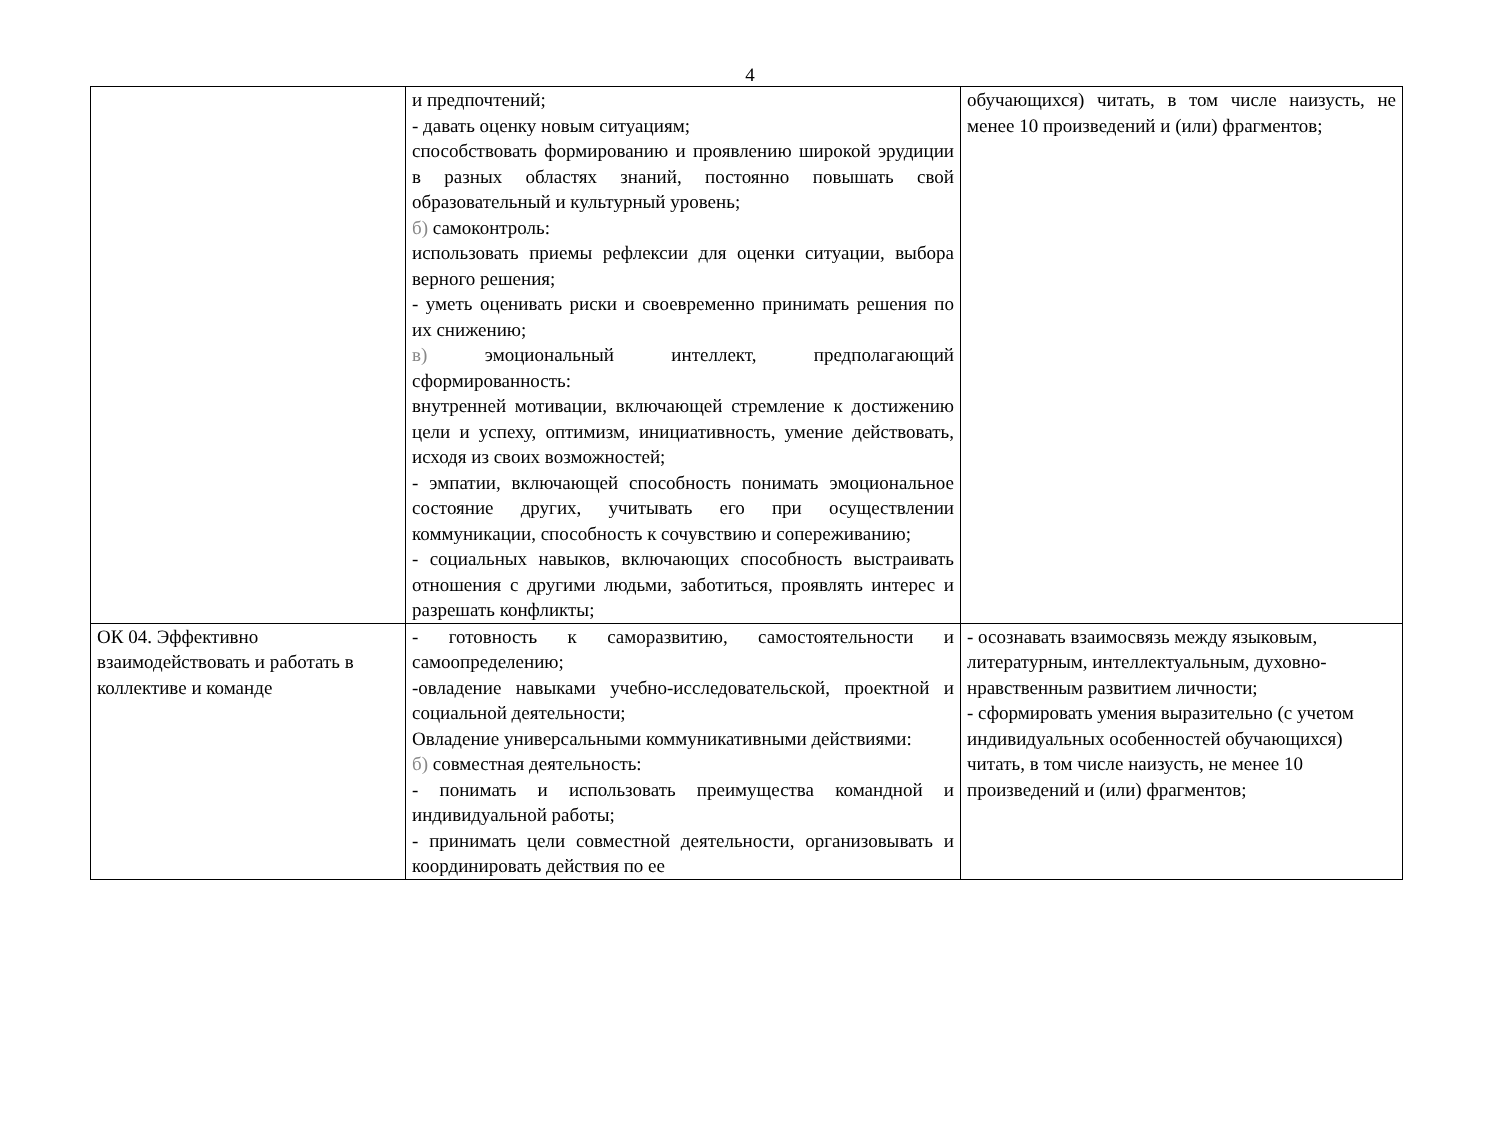4
| | и предпочтений; - давать оценку новым ситуациям; способствовать формированию и проявлению широкой эрудиции в разных областях знаний, постоянно повышать свой образовательный и культурный уровень; б) самоконтроль: использовать приемы рефлексии для оценки ситуации, выбора верного решения; - уметь оценивать риски и своевременно принимать решения по их снижению; в) эмоциональный интеллект, предполагающий сформированность: внутренней мотивации, включающей стремление к достижению цели и успеху, оптимизм, инициативность, умение действовать, исходя из своих возможностей; - эмпатии, включающей способность понимать эмоциональное состояние других, учитывать его при осуществлении коммуникации, способность к сочувствию и сопереживанию; - социальных навыков, включающих способность выстраивать отношения с другими людьми, заботиться, проявлять интерес и разрешать конфликты; | обучающихся) читать, в том числе наизусть, не менее 10 произведений и (или) фрагментов; |
| ОК 04. Эффективно взаимодействовать и работать в коллективе и команде | - готовность к саморазвитию, самостоятельности и самоопределению; -овладение навыками учебно-исследовательской, проектной и социальной деятельности; Овладение универсальными коммуникативными действиями: б) совместная деятельность: - понимать и использовать преимущества командной и индивидуальной работы; - принимать цели совместной деятельности, организовывать и координировать действия по ее | - осознавать взаимосвязь между языковым, литературным, интеллектуальным, духовно-нравственным развитием личности; - сформировать умения выразительно (с учетом индивидуальных особенностей обучающихся) читать, в том числе наизусть, не менее 10 произведений и (или) фрагментов; |